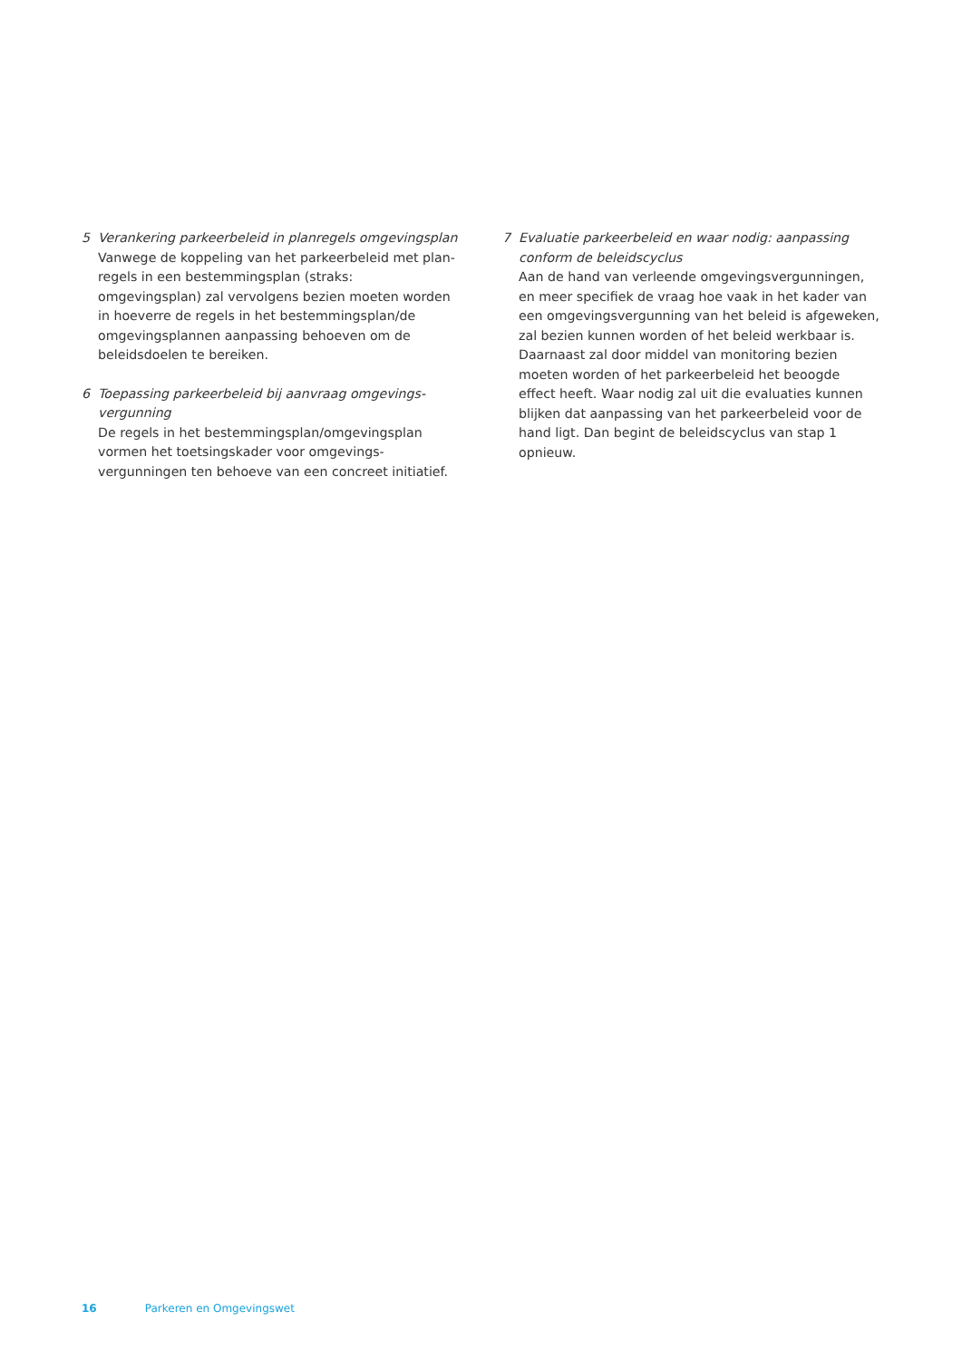5 Verankering parkeerbeleid in planregels omgevingsplan
Vanwege de koppeling van het parkeerbeleid met plan­regels in een bestemmingsplan (straks: omgevingsplan) zal vervolgens bezien moeten worden in hoeverre de regels in het bestemmingsplan/de omgevingsplannen aanpassing behoeven om de beleidsdoelen te bereiken.
6 Toepassing parkeerbeleid bij aanvraag omgevings­vergunning
De regels in het bestemmingsplan/omgevingsplan vormen het toetsingskader voor omgevings­vergunningen ten behoeve van een concreet initiatief.
7 Evaluatie parkeerbeleid en waar nodig: aanpassing conform de beleidscyclus
Aan de hand van verleende omgevingsvergunningen, en meer specifiek de vraag hoe vaak in het kader van een omgevingsvergunning van het beleid is afgeweken, zal bezien kunnen worden of het beleid werkbaar is. Daar­naast zal door middel van monitoring bezien moeten worden of het parkeerbeleid het beoogde effect heeft. Waar nodig zal uit die evaluaties kunnen blijken dat aan­passing van het parkeerbeleid voor de hand ligt. Dan begint de beleidscyclus van stap 1 opnieuw.
16 Parkeren en Omgevingswet